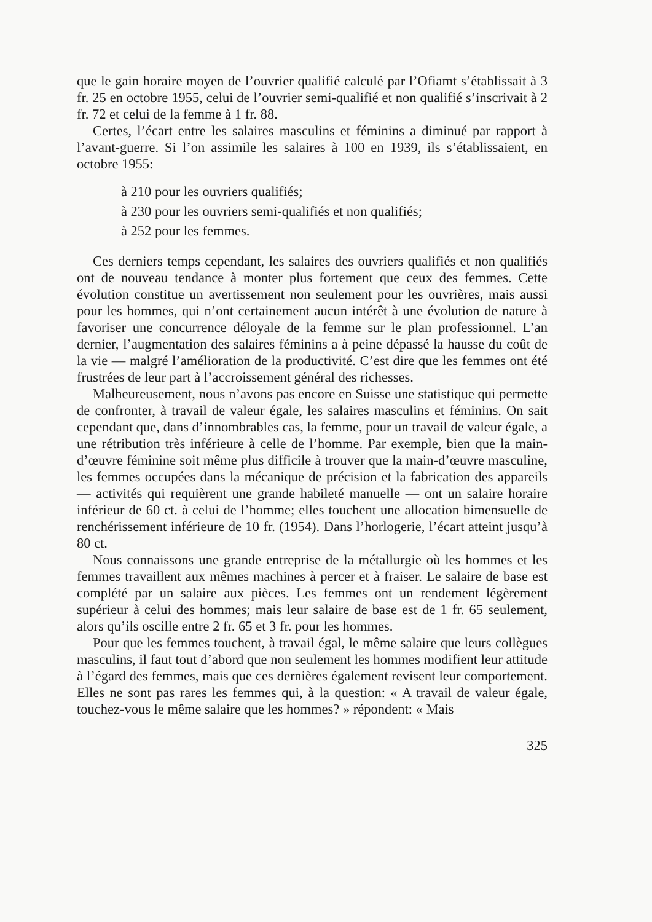que le gain horaire moyen de l’ouvrier qualifié calculé par l’Ofiamt s’établissait à 3 fr. 25 en octobre 1955, celui de l’ouvrier semi-qualifié et non qualifié s’inscrivait à 2 fr. 72 et celui de la femme à 1 fr. 88.
Certes, l’écart entre les salaires masculins et féminins a diminué par rapport à l’avant-guerre. Si l’on assimile les salaires à 100 en 1939, ils s’établissaient, en octobre 1955:
à 210 pour les ouvriers qualifiés;
à 230 pour les ouvriers semi-qualifiés et non qualifiés;
à 252 pour les femmes.
Ces derniers temps cependant, les salaires des ouvriers qualifiés et non qualifiés ont de nouveau tendance à monter plus fortement que ceux des femmes. Cette évolution constitue un avertissement non seulement pour les ouvrières, mais aussi pour les hommes, qui n’ont certainement aucun intérêt à une évolution de nature à favoriser une concurrence déloyale de la femme sur le plan professionnel. L’an dernier, l’augmentation des salaires féminins a à peine dépassé la hausse du coût de la vie — malgré l’amélioration de la productivité. C’est dire que les femmes ont été frustrées de leur part à l’accroissement général des richesses.
Malheureusement, nous n’avons pas encore en Suisse une statistique qui permette de confronter, à travail de valeur égale, les salaires masculins et féminins. On sait cependant que, dans d’innombrables cas, la femme, pour un travail de valeur égale, a une rétribution très inférieure à celle de l’homme. Par exemple, bien que la main-d’œuvre féminine soit même plus difficile à trouver que la main-d’œuvre masculine, les femmes occupées dans la mécanique de précision et la fabrication des appareils — activités qui requièrent une grande habileté manuelle — ont un salaire horaire inférieur de 60 ct. à celui de l’homme; elles touchent une allocation bimensuelle de renchérissement inférieure de 10 fr. (1954). Dans l’horlogerie, l’écart atteint jusqu’à 80 ct.
Nous connaissons une grande entreprise de la métallurgie où les hommes et les femmes travaillent aux mêmes machines à percer et à fraiser. Le salaire de base est complété par un salaire aux pièces. Les femmes ont un rendement légèrement supérieur à celui des hommes; mais leur salaire de base est de 1 fr. 65 seulement, alors qu’ils oscille entre 2 fr. 65 et 3 fr. pour les hommes.
Pour que les femmes touchent, à travail égal, le même salaire que leurs collègues masculins, il faut tout d’abord que non seulement les hommes modifient leur attitude à l’égard des femmes, mais que ces dernières également revisent leur comportement. Elles ne sont pas rares les femmes qui, à la question: « A travail de valeur égale, touchez-vous le même salaire que les hommes? » répondent: « Mais
325